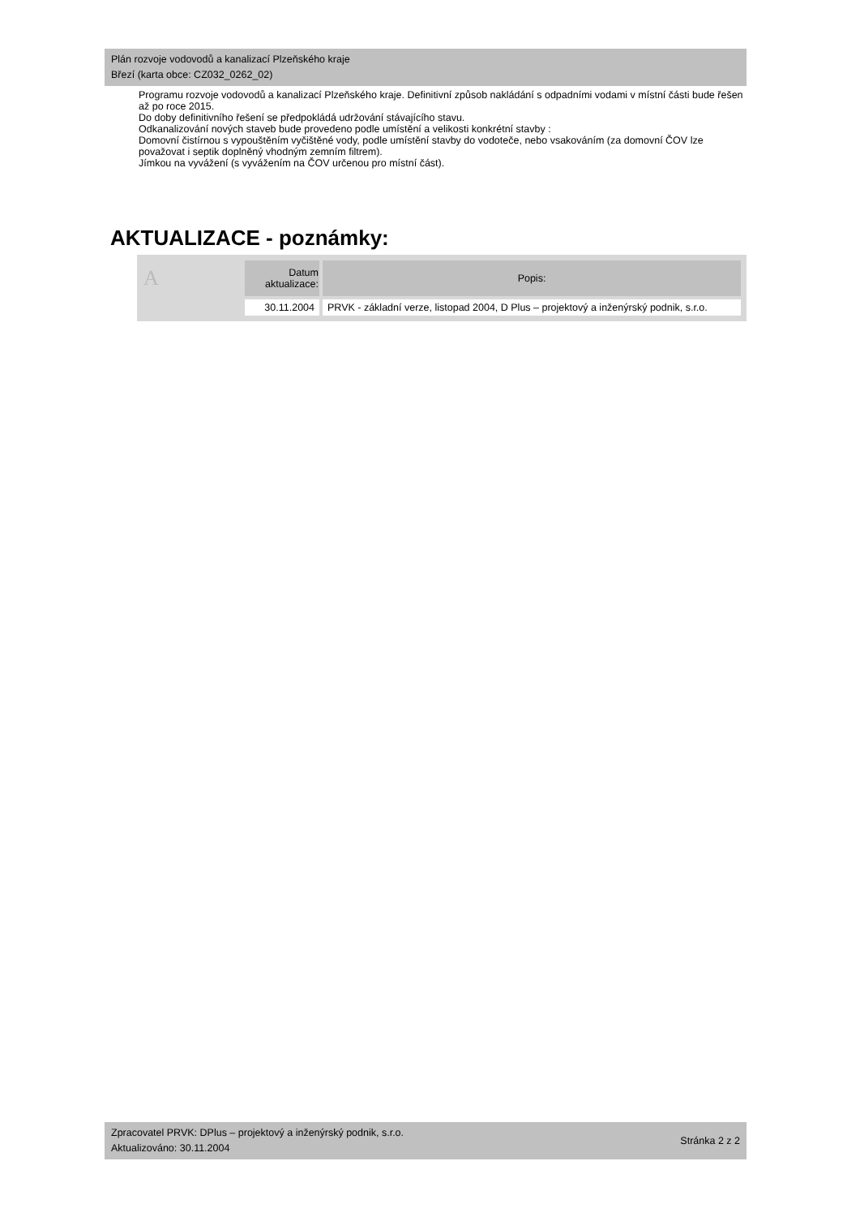Plán rozvoje vodovodů a kanalizací Plzeňského kraje
Březí (karta obce: CZ032_0262_02)
Programu rozvoje vodovodů a kanalizací Plzeňského kraje. Definitivní způsob nakládání s odpadními vodami v místní části bude řešen až po roce 2015.
Do doby definitivního řešení se předpokládá udržování stávajícího stavu.
Odkanalizování nových staveb bude provedeno podle umístění a velikosti konkrétní stavby :
Domovní čistírnou s vypouštěním vyčištěné vody, podle umístění stavby do vodoteče, nebo vsakováním (za domovní ČOV lze považovat i septik doplněný vhodným zemním filtrem).
Jímkou na vyvážení (s vyvážením na ČOV určenou pro místní část).
AKTUALIZACE - poznámky:
| A | Datum aktualizace: | Popis: |
| --- | --- | --- |
| | 30.11.2004 | PRVK - základní verze, listopad 2004, D Plus – projektový a inženýrský podnik, s.r.o. |
Zpracovatel PRVK: DPlus – projektový a inženýrský podnik, s.r.o.
Aktualizováno: 30.11.2004
Stránka 2 z 2